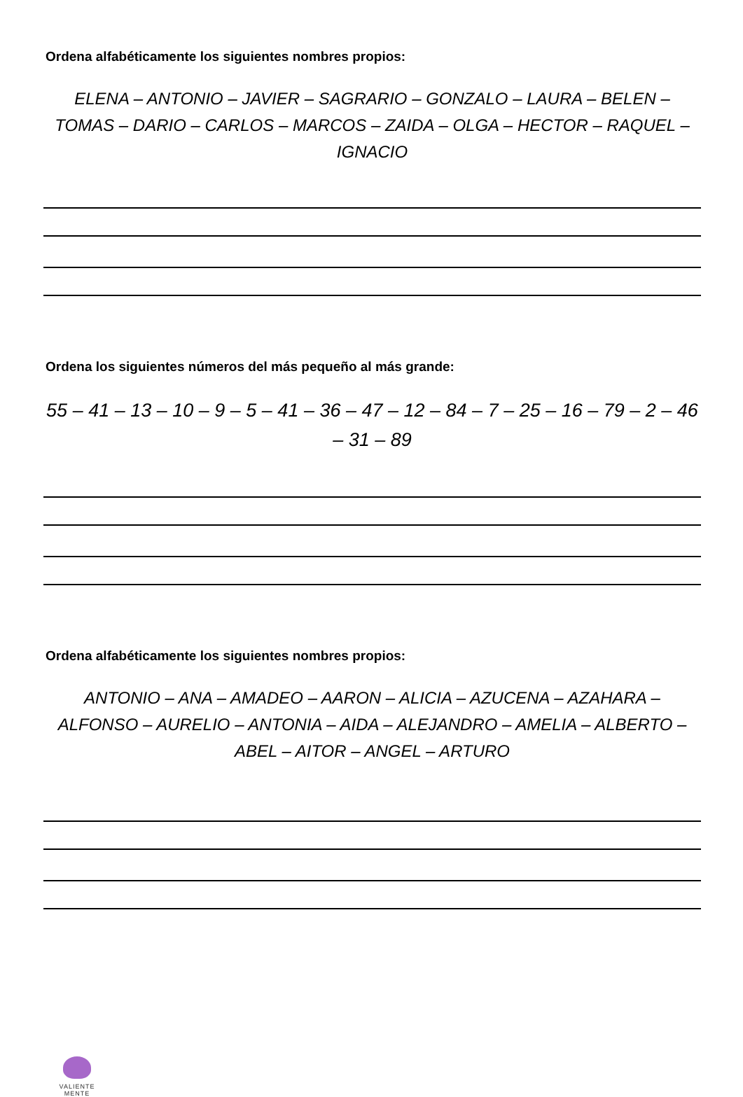Ordena alfabéticamente los siguientes nombres propios:
ELENA – ANTONIO – JAVIER – SAGRARIO – GONZALO – LAURA – BELEN – TOMAS – DARIO – CARLOS – MARCOS – ZAIDA – OLGA – HECTOR – RAQUEL – IGNACIO
Ordena los siguientes números del más pequeño al más grande:
55 – 41 – 13 – 10 – 9 – 5 – 41 – 36 – 47 – 12 – 84 – 7 – 25 – 16 – 79 – 2 – 46 – 31 – 89
Ordena alfabéticamente los siguientes nombres propios:
ANTONIO – ANA – AMADEO – AARON – ALICIA – AZUCENA – AZAHARA – ALFONSO – AURELIO – ANTONIA – AIDA – ALEJANDRO – AMELIA – ALBERTO – ABEL – AITOR – ANGEL – ARTURO
VALIENTE
MENTE